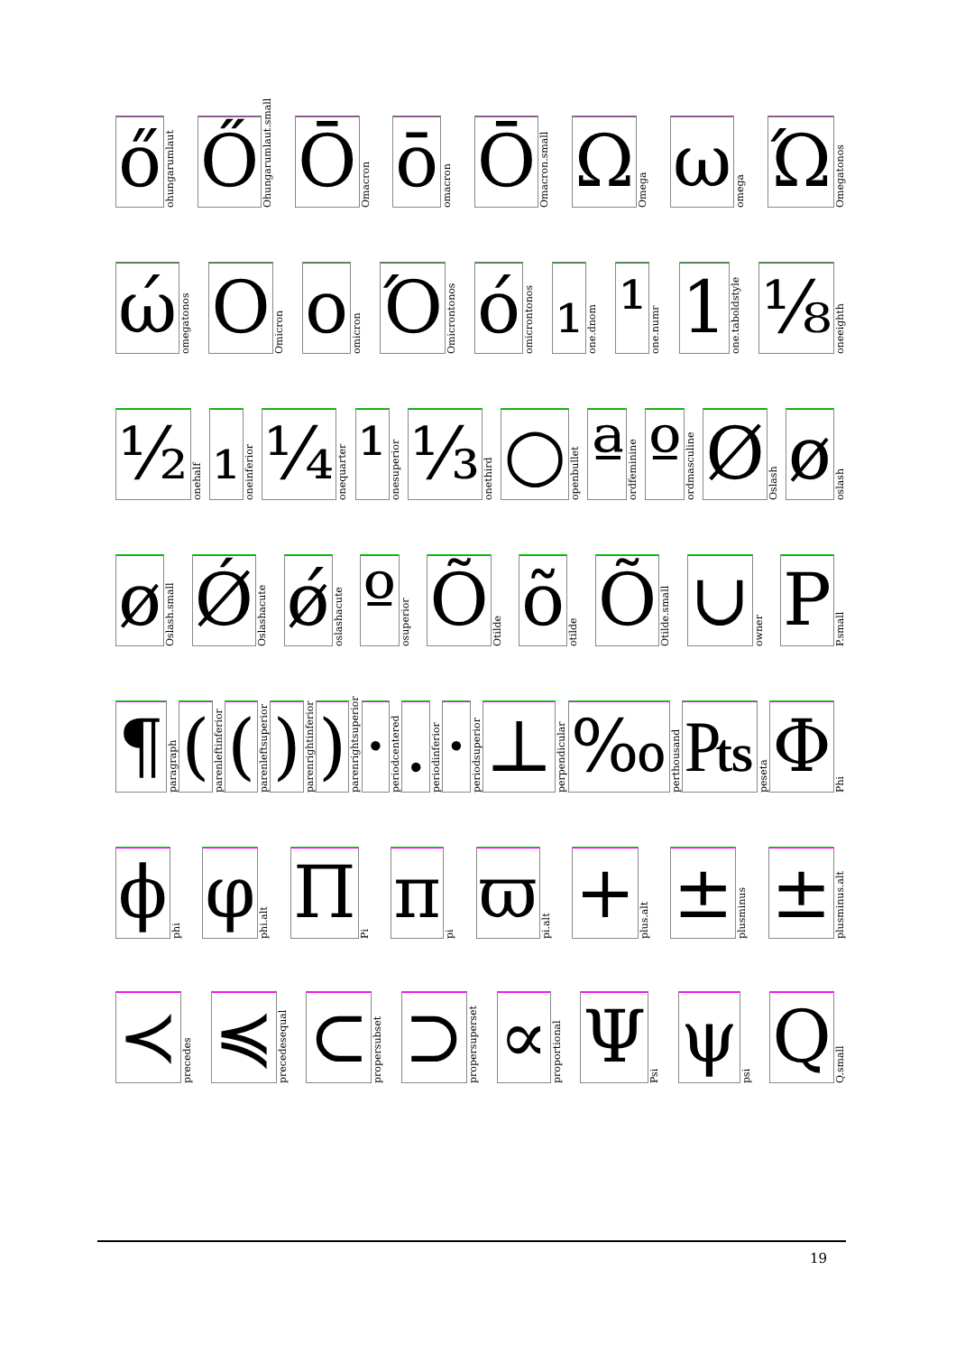ő
ohungarumlaut
Ő
Ohungarumlaut.small
Ō
Omacron
ō
omacron
Ō
Omacron.small
Ω
Omega
ω
omega
Ώ
Omegatonos
ώ
omegatonos
O
Omicron
o
omicron
Ό
Omicrontonos
ό
omicrontonos
₁
one.dnom
¹
one.numr
1
one.taboldstyle
⅛
oneeighth
½
onehalf
₁
oneinferior
¼
onequarter
¹
onesuperior
⅓
onethird
○
openbullet
ª
ordfeminine
º
ordmasculine
Ø
Oslash
ø
oslash
ø
Oslash.small
Ǿ
Oslashacute
ǿ
oslashacute
º
osuperior
Õ
Otilde
õ
otilde
Õ
Otilde.small
∪
owner
P
P.small
¶
paragraph
(
parenleftinferior
(
parenleftsuperior
)
parenrightinferior
)
parenrightsuperior
·
periodcentered
.
periodinferior
·
periodsuperior
⊥
perpendicular
‰
perthousand
₧
peseta
Φ
Phi
ϕ
phi
φ
phi.alt
Π
Pi
π
pi
ϖ
pi.alt
+
plus.alt
±
plusminus
±
plusminus.alt
≺
precedes
≼
precedesequal
⊂
propersubset
⊃
propersuperset
∝
proportional
Ψ
Psi
ψ
psi
Q
Q.small
19